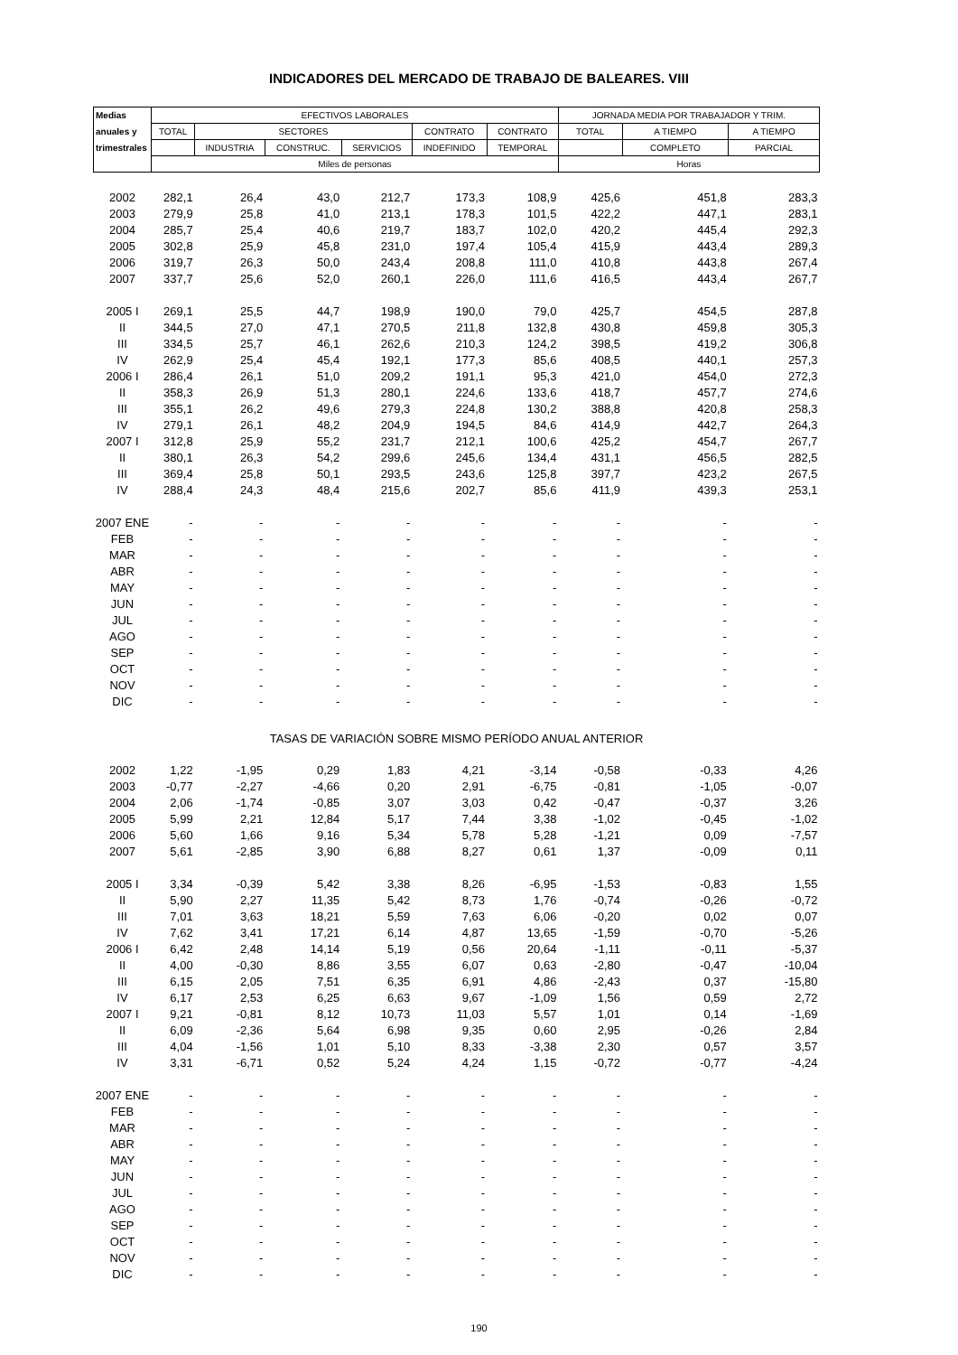INDICADORES DEL MERCADO DE TRABAJO DE BALEARES. VIII
| Medias | EFECTIVOS LABORALES | | | | | | JORNADA MEDIA POR TRABAJADOR Y TRIM. | | |
| anuales y | TOTAL | SECTORES | | | CONTRATO | CONTRATO | TOTAL | A TIEMPO | A TIEMPO |
| trimestrales | | INDUSTRIA | CONSTRUC. | SERVICIOS | INDEFINIDO | TEMPORAL | | COMPLETO | PARCIAL |
| | Miles de personas | | | | | | Horas | | |
| 2002 | 282,1 | 26,4 | 43,0 | 212,7 | 173,3 | 108,9 | 425,6 | 451,8 | 283,3 |
| 2003 | 279,9 | 25,8 | 41,0 | 213,1 | 178,3 | 101,5 | 422,2 | 447,1 | 283,1 |
| 2004 | 285,7 | 25,4 | 40,6 | 219,7 | 183,7 | 102,0 | 420,2 | 445,4 | 292,3 |
| 2005 | 302,8 | 25,9 | 45,8 | 231,0 | 197,4 | 105,4 | 415,9 | 443,4 | 289,3 |
| 2006 | 319,7 | 26,3 | 50,0 | 243,4 | 208,8 | 111,0 | 410,8 | 443,8 | 267,4 |
| 2007 | 337,7 | 25,6 | 52,0 | 260,1 | 226,0 | 111,6 | 416,5 | 443,4 | 267,7 |
| 2005 I | 269,1 | 25,5 | 44,7 | 198,9 | 190,0 | 79,0 | 425,7 | 454,5 | 287,8 |
| II | 344,5 | 27,0 | 47,1 | 270,5 | 211,8 | 132,8 | 430,8 | 459,8 | 305,3 |
| III | 334,5 | 25,7 | 46,1 | 262,6 | 210,3 | 124,2 | 398,5 | 419,2 | 306,8 |
| IV | 262,9 | 25,4 | 45,4 | 192,1 | 177,3 | 85,6 | 408,5 | 440,1 | 257,3 |
| 2006 I | 286,4 | 26,1 | 51,0 | 209,2 | 191,1 | 95,3 | 421,0 | 454,0 | 272,3 |
| II | 358,3 | 26,9 | 51,3 | 280,1 | 224,6 | 133,6 | 418,7 | 457,7 | 274,6 |
| III | 355,1 | 26,2 | 49,6 | 279,3 | 224,8 | 130,2 | 388,8 | 420,8 | 258,3 |
| IV | 279,1 | 26,1 | 48,2 | 204,9 | 194,5 | 84,6 | 414,9 | 442,7 | 264,3 |
| 2007 I | 312,8 | 25,9 | 55,2 | 231,7 | 212,1 | 100,6 | 425,2 | 454,7 | 267,7 |
| II | 380,1 | 26,3 | 54,2 | 299,6 | 245,6 | 134,4 | 431,1 | 456,5 | 282,5 |
| III | 369,4 | 25,8 | 50,1 | 293,5 | 243,6 | 125,8 | 397,7 | 423,2 | 267,5 |
| IV | 288,4 | 24,3 | 48,4 | 215,6 | 202,7 | 85,6 | 411,9 | 439,3 | 253,1 |
| 2007 ENE | - | - | - | - | - | - | - | - | - |
| FEB | - | - | - | - | - | - | - | - | - |
| MAR | - | - | - | - | - | - | - | - | - |
| ABR | - | - | - | - | - | - | - | - | - |
| MAY | - | - | - | - | - | - | - | - | - |
| JUN | - | - | - | - | - | - | - | - | - |
| JUL | - | - | - | - | - | - | - | - | - |
| AGO | - | - | - | - | - | - | - | - | - |
| SEP | - | - | - | - | - | - | - | - | - |
| OCT | - | - | - | - | - | - | - | - | - |
| NOV | - | - | - | - | - | - | - | - | - |
| DIC | - | - | - | - | - | - | - | - | - |
| TASAS DE VARIACIÓN SOBRE MISMO PERÍODO ANUAL ANTERIOR | | | | | | | | | |
| 2002 | 1,22 | -1,95 | 0,29 | 1,83 | 4,21 | -3,14 | -0,58 | -0,33 | 4,26 |
| 2003 | -0,77 | -2,27 | -4,66 | 0,20 | 2,91 | -6,75 | -0,81 | -1,05 | -0,07 |
| 2004 | 2,06 | -1,74 | -0,85 | 3,07 | 3,03 | 0,42 | -0,47 | -0,37 | 3,26 |
| 2005 | 5,99 | 2,21 | 12,84 | 5,17 | 7,44 | 3,38 | -1,02 | -0,45 | -1,02 |
| 2006 | 5,60 | 1,66 | 9,16 | 5,34 | 5,78 | 5,28 | -1,21 | 0,09 | -7,57 |
| 2007 | 5,61 | -2,85 | 3,90 | 6,88 | 8,27 | 0,61 | 1,37 | -0,09 | 0,11 |
| 2005 I | 3,34 | -0,39 | 5,42 | 3,38 | 8,26 | -6,95 | -1,53 | -0,83 | 1,55 |
| II | 5,90 | 2,27 | 11,35 | 5,42 | 8,73 | 1,76 | -0,74 | -0,26 | -0,72 |
| III | 7,01 | 3,63 | 18,21 | 5,59 | 7,63 | 6,06 | -0,20 | 0,02 | 0,07 |
| IV | 7,62 | 3,41 | 17,21 | 6,14 | 4,87 | 13,65 | -1,59 | -0,70 | -5,26 |
| 2006 I | 6,42 | 2,48 | 14,14 | 5,19 | 0,56 | 20,64 | -1,11 | -0,11 | -5,37 |
| II | 4,00 | -0,30 | 8,86 | 3,55 | 6,07 | 0,63 | -2,80 | -0,47 | -10,04 |
| III | 6,15 | 2,05 | 7,51 | 6,35 | 6,91 | 4,86 | -2,43 | 0,37 | -15,80 |
| IV | 6,17 | 2,53 | 6,25 | 6,63 | 9,67 | -1,09 | 1,56 | 0,59 | 2,72 |
| 2007 I | 9,21 | -0,81 | 8,12 | 10,73 | 11,03 | 5,57 | 1,01 | 0,14 | -1,69 |
| II | 6,09 | -2,36 | 5,64 | 6,98 | 9,35 | 0,60 | 2,95 | -0,26 | 2,84 |
| III | 4,04 | -1,56 | 1,01 | 5,10 | 8,33 | -3,38 | 2,30 | 0,57 | 3,57 |
| IV | 3,31 | -6,71 | 0,52 | 5,24 | 4,24 | 1,15 | -0,72 | -0,77 | -4,24 |
| 2007 ENE | - | - | - | - | - | - | - | - | - |
| FEB | - | - | - | - | - | - | - | - | - |
| MAR | - | - | - | - | - | - | - | - | - |
| ABR | - | - | - | - | - | - | - | - | - |
| MAY | - | - | - | - | - | - | - | - | - |
| JUN | - | - | - | - | - | - | - | - | - |
| JUL | - | - | - | - | - | - | - | - | - |
| AGO | - | - | - | - | - | - | - | - | - |
| SEP | - | - | - | - | - | - | - | - | - |
| OCT | - | - | - | - | - | - | - | - | - |
| NOV | - | - | - | - | - | - | - | - | - |
| DIC | - | - | - | - | - | - | - | - | - |
190